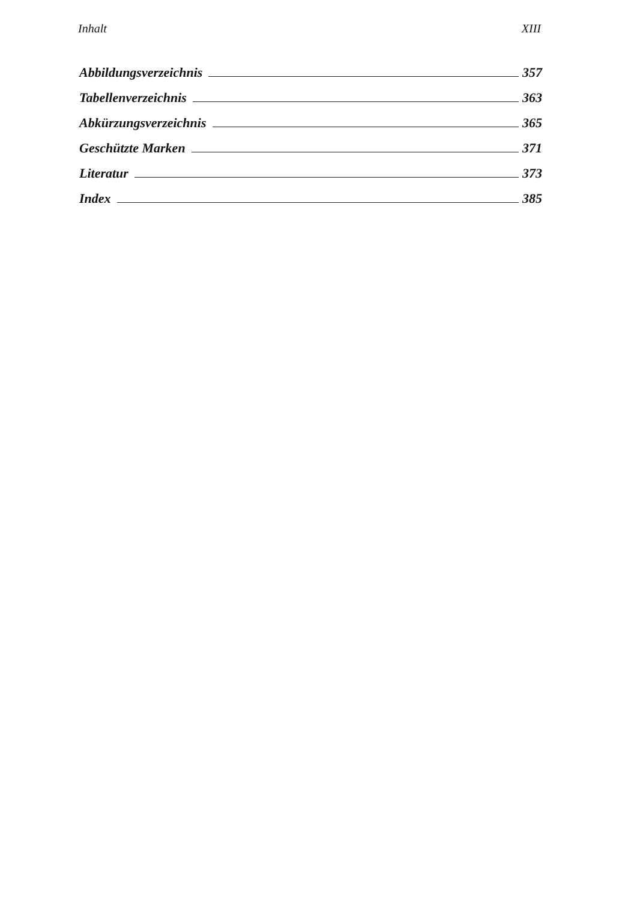Inhalt XIII
Abbildungsverzeichnis 357
Tabellenverzeichnis 363
Abkürzungsverzeichnis 365
Geschützte Marken 371
Literatur 373
Index 385